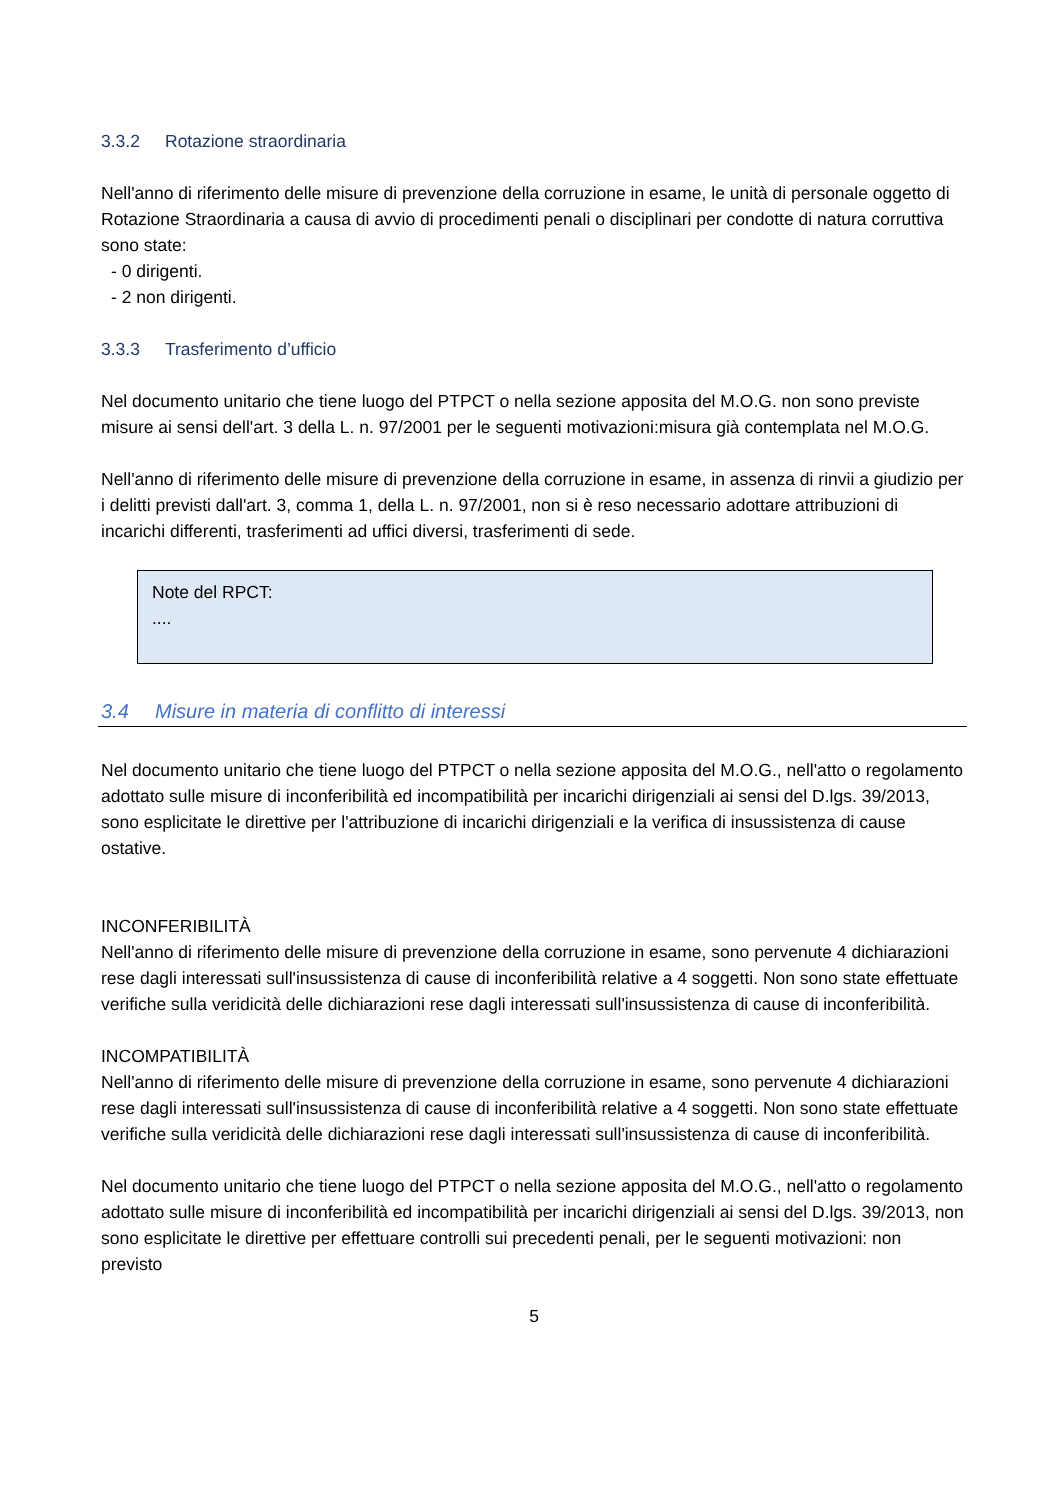3.3.2 Rotazione straordinaria
Nell'anno di riferimento delle misure di prevenzione della corruzione in esame, le unità di personale oggetto di Rotazione Straordinaria a causa di avvio di procedimenti penali o disciplinari per condotte di natura corruttiva sono state:
- 0 dirigenti.
- 2 non dirigenti.
3.3.3 Trasferimento d’ufficio
Nel documento unitario che tiene luogo del PTPCT o nella sezione apposita del M.O.G. non sono previste misure ai sensi dell'art. 3 della L. n. 97/2001 per le seguenti motivazioni:misura già contemplata nel M.O.G.
Nell'anno di riferimento delle misure di prevenzione della corruzione in esame, in assenza di rinvii a giudizio per i delitti previsti dall'art. 3, comma 1, della L. n. 97/2001, non si è reso necessario adottare attribuzioni di incarichi differenti, trasferimenti ad uffici diversi, trasferimenti di sede.
Note del RPCT:
....
3.4 Misure in materia di conflitto di interessi
Nel documento unitario che tiene luogo del PTPCT o nella sezione apposita del M.O.G., nell'atto o regolamento adottato sulle misure di inconferibilità ed incompatibilità per incarichi dirigenziali ai sensi del D.lgs. 39/2013, sono esplicitate le direttive per l'attribuzione di incarichi dirigenziali e la verifica di insussistenza di cause ostative.
INCONFERIBILITÀ
Nell'anno di riferimento delle misure di prevenzione della corruzione in esame, sono pervenute 4 dichiarazioni rese dagli interessati sull'insussistenza di cause di inconferibilità relative a 4 soggetti. Non sono state effettuate verifiche sulla veridicità delle dichiarazioni rese dagli interessati sull'insussistenza di cause di inconferibilità.
INCOMPATIBILITÀ
Nell'anno di riferimento delle misure di prevenzione della corruzione in esame, sono pervenute 4 dichiarazioni rese dagli interessati sull'insussistenza di cause di inconferibilità relative a 4 soggetti. Non sono state effettuate verifiche sulla veridicità delle dichiarazioni rese dagli interessati sull'insussistenza di cause di inconferibilità.
Nel documento unitario che tiene luogo del PTPCT o nella sezione apposita del M.O.G., nell'atto o regolamento adottato sulle misure di inconferibilità ed incompatibilità per incarichi dirigenziali ai sensi del D.lgs. 39/2013, non sono esplicitate le direttive per effettuare controlli sui precedenti penali, per le seguenti motivazioni: non previsto
5